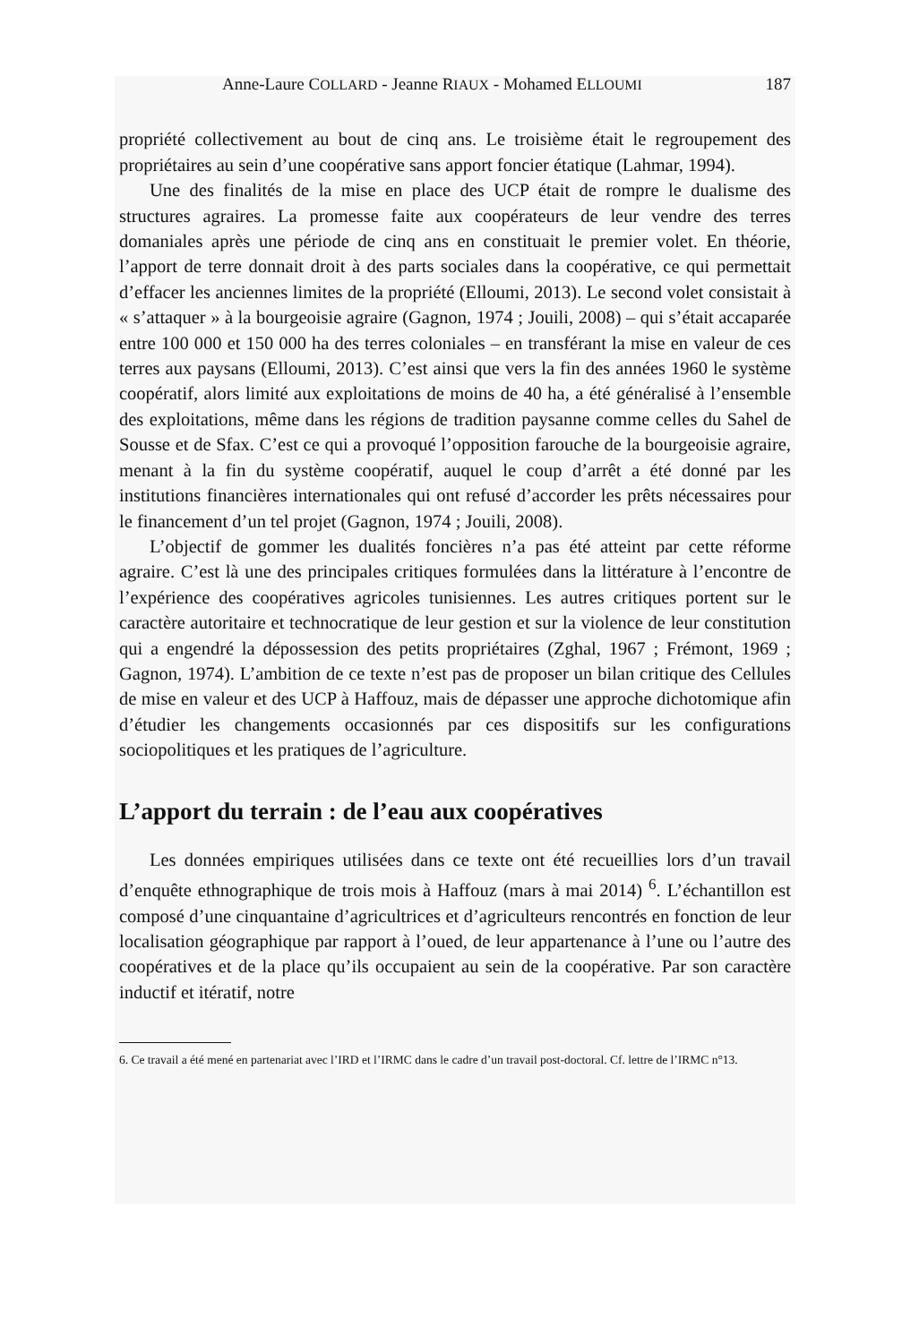Anne-Laure COLLARD - Jeanne RIAUX - Mohamed ELLOUMI 187
propriété collectivement au bout de cinq ans. Le troisième était le regroupement des propriétaires au sein d’une coopérative sans apport foncier étatique (Lahmar, 1994).
Une des finalités de la mise en place des UCP était de rompre le dualisme des structures agraires. La promesse faite aux coopérateurs de leur vendre des terres domaniales après une période de cinq ans en constituait le premier volet. En théorie, l’apport de terre donnait droit à des parts sociales dans la coopérative, ce qui permettait d’effacer les anciennes limites de la propriété (Elloumi, 2013). Le second volet consistait à « s’attaquer » à la bourgeoisie agraire (Gagnon, 1974 ; Jouili, 2008) – qui s’était accaparée entre 100 000 et 150 000 ha des terres coloniales – en transférant la mise en valeur de ces terres aux paysans (Elloumi, 2013). C’est ainsi que vers la fin des années 1960 le système coopératif, alors limité aux exploitations de moins de 40 ha, a été généralisé à l’ensemble des exploitations, même dans les régions de tradition paysanne comme celles du Sahel de Sousse et de Sfax. C’est ce qui a provoqué l’opposition farouche de la bourgeoisie agraire, menant à la fin du système coopératif, auquel le coup d’arrêt a été donné par les institutions financières internationales qui ont refusé d’accorder les prêts nécessaires pour le financement d’un tel projet (Gagnon, 1974 ; Jouili, 2008).
L’objectif de gommer les dualités foncières n’a pas été atteint par cette réforme agraire. C’est là une des principales critiques formulées dans la littérature à l’encontre de l’expérience des coopératives agricoles tunisiennes. Les autres critiques portent sur le caractère autoritaire et technocratique de leur gestion et sur la violence de leur constitution qui a engendré la dépossession des petits propriétaires (Zghal, 1967 ; Frémont, 1969 ; Gagnon, 1974). L’ambition de ce texte n’est pas de proposer un bilan critique des Cellules de mise en valeur et des UCP à Haffouz, mais de dépasser une approche dichotomique afin d’étudier les changements occasionnés par ces dispositifs sur les configurations sociopolitiques et les pratiques de l’agriculture.
L’apport du terrain : de l’eau aux coopératives
Les données empiriques utilisées dans ce texte ont été recueillies lors d’un travail d’enquête ethnographique de trois mois à Haffouz (mars à mai 2014) <sup>6</sup>. L’échantillon est composé d’une cinquantaine d’agricultrices et d’agriculteurs rencontrés en fonction de leur localisation géographique par rapport à l’oued, de leur appartenance à l’une ou l’autre des coopératives et de la place qu’ils occupaient au sein de la coopérative. Par son caractère inductif et itératif, notre
6. Ce travail a été mené en partenariat avec l’IRD et l’IRMC dans le cadre d’un travail post-doctoral. Cf. lettre de l’IRMC n°13.